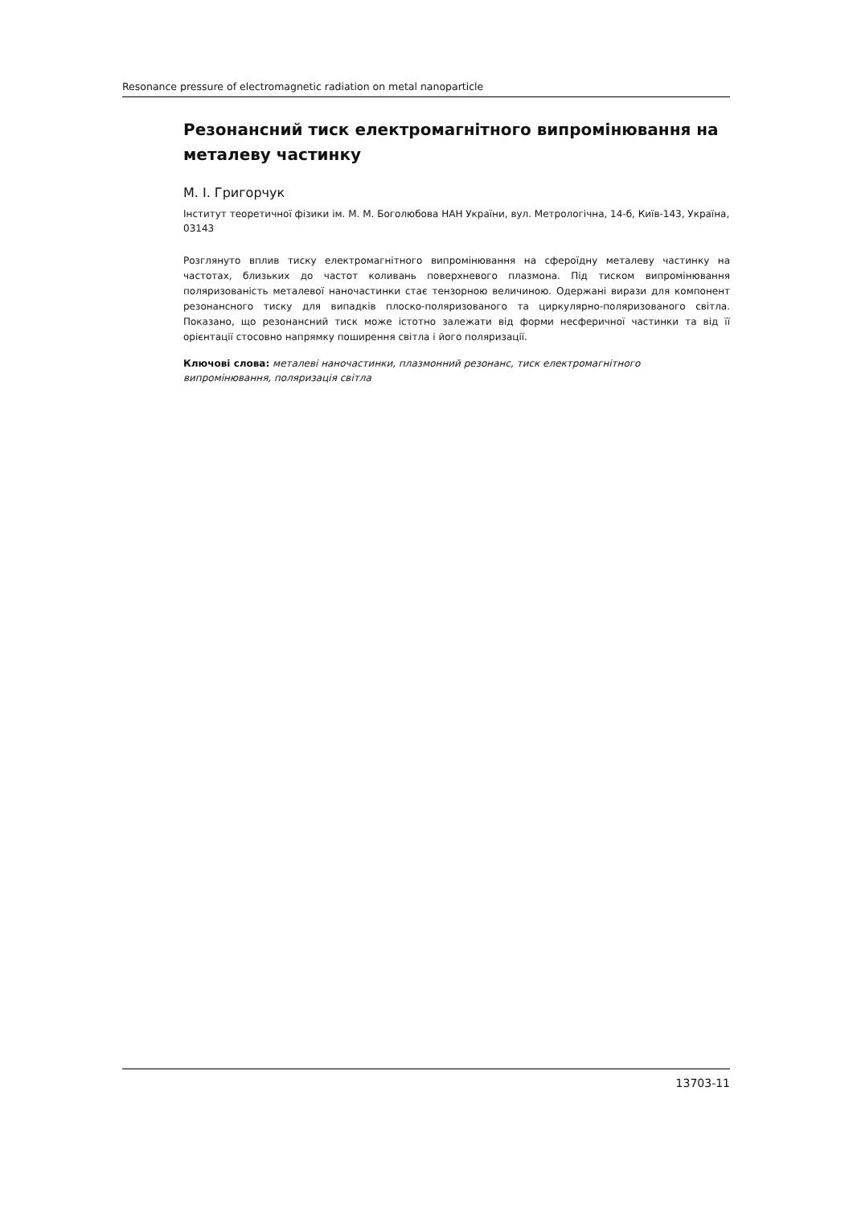Resonance pressure of electromagnetic radiation on metal nanoparticle
Резонансний тиск електромагнітного випромінювання на металеву частинку
М. І. Григорчук
Інститут теоретичної фізики ім. М. М. Боголюбова НАН України, вул. Метрологічна, 14-б, Київ-143, Україна, 03143
Розглянуто вплив тиску електромагнітного випромінювання на сфероїдну металеву частинку на частотах, близьких до частот коливань поверхневого плазмона. Під тиском випромінювання поляризованість металевої наночастинки стає тензорною величиною. Одержані вирази для компонент резонансного тиску для випадків плоско-поляризованого та циркулярно-поляризованого світла. Показано, що резонансний тиск може істотно залежати від форми несферичної частинки та від її орієнтації стосовно напрямку поширення світла і його поляризації.
Ключові слова: металеві наночастинки, плазмонний резонанс, тиск електромагнітного випромінювання, поляризація світла
13703-11